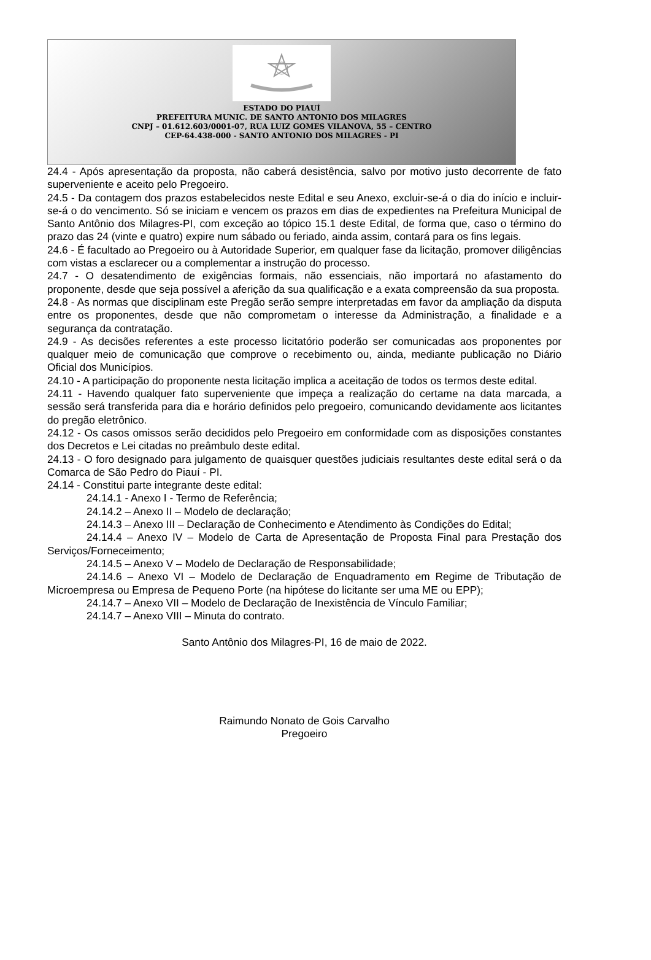ESTADO DO PIAUÍ
PREFEITURA MUNIC. DE SANTO ANTONIO DOS MILAGRES
CNPJ – 01.612.603/0001-07, RUA LUIZ GOMES VILANOVA, 55 – CENTRO
CEP-64.438-000 - SANTO ANTONIO DOS MILAGRES - PI
24.4 - Após apresentação da proposta, não caberá desistência, salvo por motivo justo decorrente de fato superveniente e aceito pelo Pregoeiro.
24.5 - Da contagem dos prazos estabelecidos neste Edital e seu Anexo, excluir-se-á o dia do início e incluir-se-á o do vencimento. Só se iniciam e vencem os prazos em dias de expedientes na Prefeitura Municipal de Santo Antônio dos Milagres-PI, com exceção ao tópico 15.1 deste Edital, de forma que, caso o término do prazo das 24 (vinte e quatro) expire num sábado ou feriado, ainda assim, contará para os fins legais.
24.6 - É facultado ao Pregoeiro ou à Autoridade Superior, em qualquer fase da licitação, promover diligências com vistas a esclarecer ou a complementar a instrução do processo.
24.7 - O desatendimento de exigências formais, não essenciais, não importará no afastamento do proponente, desde que seja possível a aferição da sua qualificação e a exata compreensão da sua proposta.
24.8 - As normas que disciplinam este Pregão serão sempre interpretadas em favor da ampliação da disputa entre os proponentes, desde que não comprometam o interesse da Administração, a finalidade e a segurança da contratação.
24.9 - As decisões referentes a este processo licitatório poderão ser comunicadas aos proponentes por qualquer meio de comunicação que comprove o recebimento ou, ainda, mediante publicação no Diário Oficial dos Municípios.
24.10 - A participação do proponente nesta licitação implica a aceitação de todos os termos deste edital.
24.11 - Havendo qualquer fato superveniente que impeça a realização do certame na data marcada, a sessão será transferida para dia e horário definidos pelo pregoeiro, comunicando devidamente aos licitantes do pregão eletrônico.
24.12 - Os casos omissos serão decididos pelo Pregoeiro em conformidade com as disposições constantes dos Decretos e Lei citadas no preâmbulo deste edital.
24.13 - O foro designado para julgamento de quaisquer questões judiciais resultantes deste edital será o da Comarca de São Pedro do Piauí - PI.
24.14 - Constitui parte integrante deste edital:
24.14.1 - Anexo I - Termo de Referência;
24.14.2 – Anexo II – Modelo de declaração;
24.14.3 – Anexo III – Declaração de Conhecimento e Atendimento às Condições do Edital;
24.14.4 – Anexo IV – Modelo de Carta de Apresentação de Proposta Final para Prestação dos Serviços/Forneceimento;
24.14.5 – Anexo V – Modelo de Declaração de Responsabilidade;
24.14.6 – Anexo VI – Modelo de Declaração de Enquadramento em Regime de Tributação de Microempresa ou Empresa de Pequeno Porte (na hipótese do licitante ser uma ME ou EPP);
24.14.7 – Anexo VII – Modelo de Declaração de Inexistência de Vínculo Familiar;
24.14.7 – Anexo VIII – Minuta do contrato.
Santo Antônio dos Milagres-PI, 16 de maio de 2022.
Raimundo Nonato de Gois Carvalho
Pregoeiro